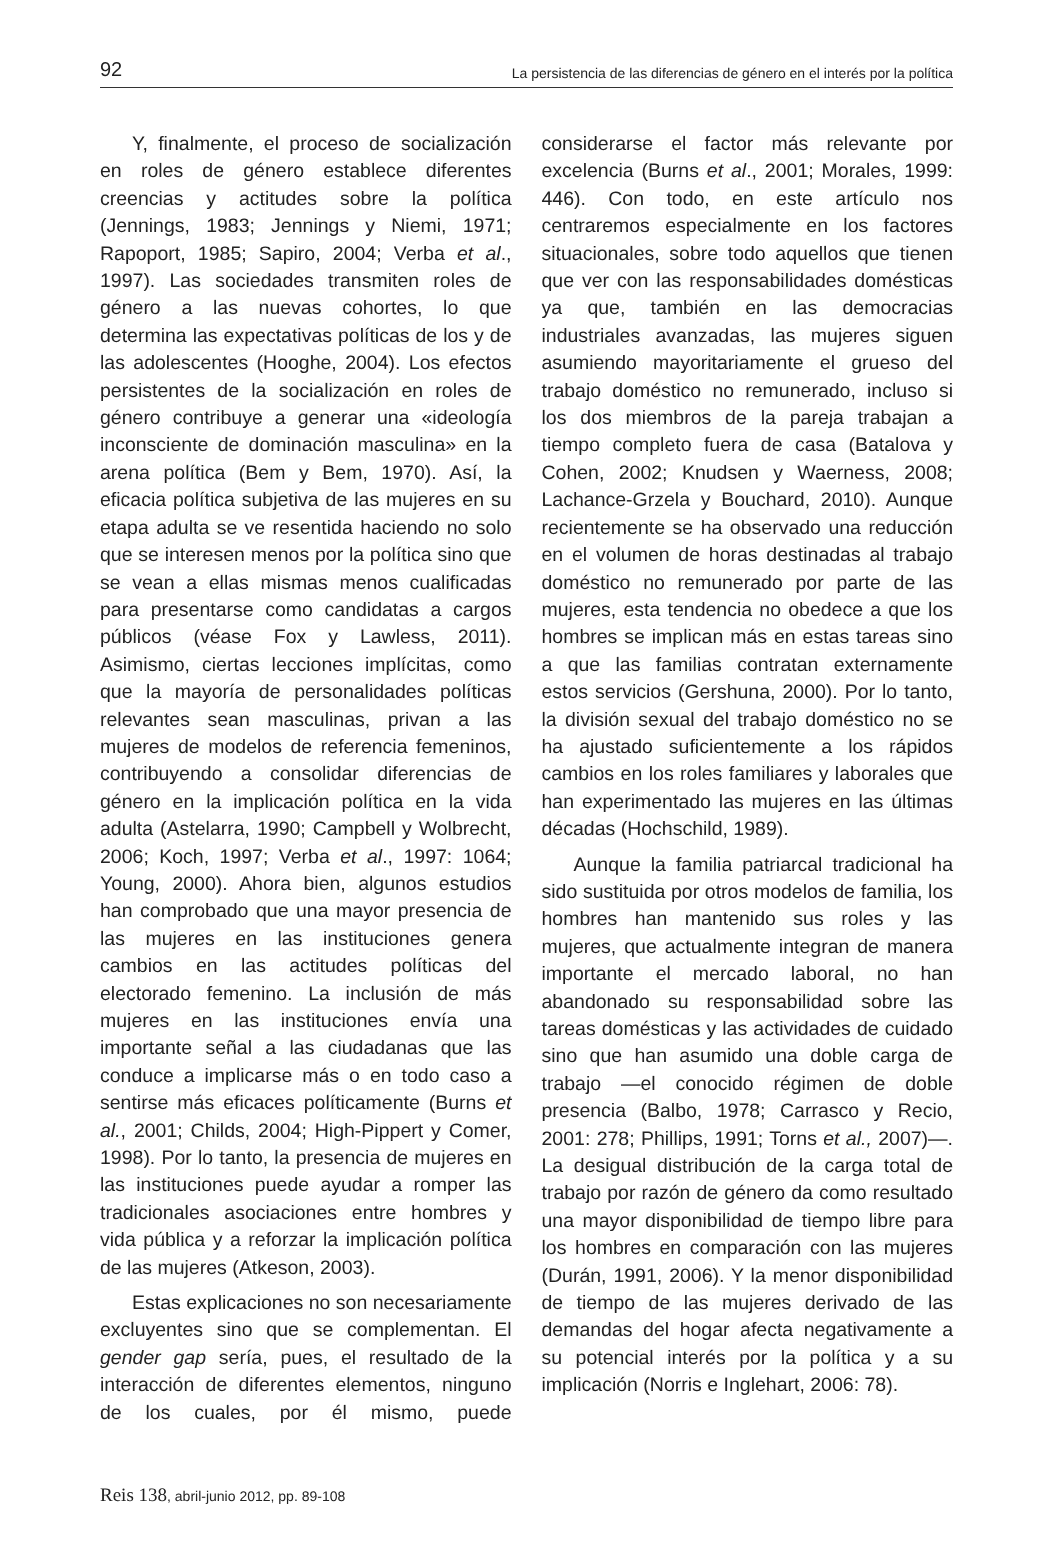92 La persistencia de las diferencias de género en el interés por la política
Y, finalmente, el proceso de socialización en roles de género establece diferentes creencias y actitudes sobre la política (Jennings, 1983; Jennings y Niemi, 1971; Rapoport, 1985; Sapiro, 2004; Verba et al., 1997). Las sociedades transmiten roles de género a las nuevas cohortes, lo que determina las expectativas políticas de los y de las adolescentes (Hooghe, 2004). Los efectos persistentes de la socialización en roles de género contribuye a generar una «ideología inconsciente de dominación masculina» en la arena política (Bem y Bem, 1970). Así, la eficacia política subjetiva de las mujeres en su etapa adulta se ve resentida haciendo no solo que se interesen menos por la política sino que se vean a ellas mismas menos cualificadas para presentarse como candidatas a cargos públicos (véase Fox y Lawless, 2011). Asimismo, ciertas lecciones implícitas, como que la mayoría de personalidades políticas relevantes sean masculinas, privan a las mujeres de modelos de referencia femeninos, contribuyendo a consolidar diferencias de género en la implicación política en la vida adulta (Astelarra, 1990; Campbell y Wolbrecht, 2006; Koch, 1997; Verba et al., 1997: 1064; Young, 2000). Ahora bien, algunos estudios han comprobado que una mayor presencia de las mujeres en las instituciones genera cambios en las actitudes políticas del electorado femenino. La inclusión de más mujeres en las instituciones envía una importante señal a las ciudadanas que las conduce a implicarse más o en todo caso a sentirse más eficaces políticamente (Burns et al., 2001; Childs, 2004; High-Pippert y Comer, 1998). Por lo tanto, la presencia de mujeres en las instituciones puede ayudar a romper las tradicionales asociaciones entre hombres y vida pública y a reforzar la implicación política de las mujeres (Atkeson, 2003).
Estas explicaciones no son necesariamente excluyentes sino que se complementan. El gender gap sería, pues, el resultado de la interacción de diferentes elementos, ninguno de los cuales, por él mismo, puede considerarse el factor más relevante por excelencia (Burns et al., 2001; Morales, 1999: 446). Con todo, en este artículo nos centraremos especialmente en los factores situacionales, sobre todo aquellos que tienen que ver con las responsabilidades domésticas ya que, también en las democracias industriales avanzadas, las mujeres siguen asumiendo mayoritariamente el grueso del trabajo doméstico no remunerado, incluso si los dos miembros de la pareja trabajan a tiempo completo fuera de casa (Batalova y Cohen, 2002; Knudsen y Waerness, 2008; Lachance-Grzela y Bouchard, 2010). Aunque recientemente se ha observado una reducción en el volumen de horas destinadas al trabajo doméstico no remunerado por parte de las mujeres, esta tendencia no obedece a que los hombres se implican más en estas tareas sino a que las familias contratan externamente estos servicios (Gershuna, 2000). Por lo tanto, la división sexual del trabajo doméstico no se ha ajustado suficientemente a los rápidos cambios en los roles familiares y laborales que han experimentado las mujeres en las últimas décadas (Hochschild, 1989).
Aunque la familia patriarcal tradicional ha sido sustituida por otros modelos de familia, los hombres han mantenido sus roles y las mujeres, que actualmente integran de manera importante el mercado laboral, no han abandonado su responsabilidad sobre las tareas domésticas y las actividades de cuidado sino que han asumido una doble carga de trabajo —el conocido régimen de doble presencia (Balbo, 1978; Carrasco y Recio, 2001: 278; Phillips, 1991; Torns et al., 2007)—. La desigual distribución de la carga total de trabajo por razón de género da como resultado una mayor disponibilidad de tiempo libre para los hombres en comparación con las mujeres (Durán, 1991, 2006). Y la menor disponibilidad de tiempo de las mujeres derivado de las demandas del hogar afecta negativamente a su potencial interés por la política y a su implicación (Norris e Inglehart, 2006: 78).
Reis 138, abril-junio 2012, pp. 89-108